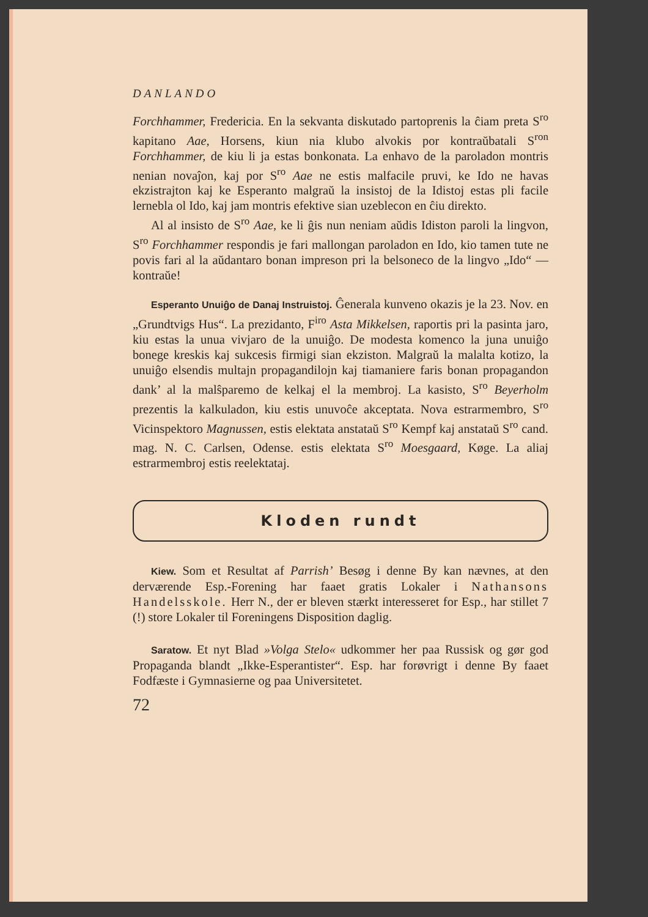DANLANDO
Forchhammer, Fredericia. En la sekvanta diskutado partoprenis la ĉiam preta S<sup>ro</sup> kapitano Aae, Horsens, kiun nia klubo alvokis por kontraŭbatali S<sup>ron</sup> Forchhammer, de kiu li ja estas bonkonata. La enhavo de la paroladon montris nenian novaĵon, kaj por S<sup>ro</sup> Aae ne estis malfacile pruvi, ke Ido ne havas ekzistrajton kaj ke Esperanto malgraŭ la insistoj de la Idistoj estas pli facile lernebla ol Ido, kaj jam montris efektive sian uzeblecon en ĉiu direkto.
Al al insisto de S<sup>ro</sup> Aae, ke li ĝis nun neniam aŭdis Idiston paroli la lingvon, S<sup>ro</sup> Forchhammer respondis je fari mallongan paroladon en Ido, kio tamen tute ne povis fari al la aŭdantaro bonan impreson pri la belsoneco de la lingvo „Ido“ — kontraŭe!
Esperanto Unuiĝo de Danaj Instruistoj. Ĝenerala kunveno okazis je la 23. Nov. en „Grundtvigs Hus“. La prezidanto, F<sup>iro</sup> Asta Mikkelsen, raportis pri la pasinta jaro, kiu estas la unua vivjaro de la unuiĝo. De modesta komenco la juna unuiĝo bonege kreskis kaj sukcesis firmigi sian ekziston. Malgraŭ la malalta kotizo, la unuiĝo elsendis multajn propagandilojn kaj tiamaniere faris bonan propagandon dank’ al la malŝparemo de kelkaj el la membroj. La kasisto, S<sup>ro</sup> Beyerholm prezentis la kalkuladon, kiu estis unuvoĉe akceptata. Nova estrarmembro, S<sup>ro</sup> Vicinspektoro Magnussen, estis elektata anstataŭ S<sup>ro</sup> Kempf kaj anstataŭ S<sup>ro</sup> cand. mag. N. C. Carlsen, Odense. estis elektata S<sup>ro</sup> Moesgaard, Køge. La aliaj estrarmembroj estis reelektataj.
Kloden rundt
Kiew. Som et Resultat af Parrish’ Besøg i denne By kan nævnes, at den derværende Esp.-Forening har faaet gratis Lokaler i Nathansons Handelsskole. Herr N., der er bleven stærkt interesseret for Esp., har stillet 7 (!) store Lokaler til Foreningens Disposition daglig.
Saratow. Et nyt Blad »Volga Stelo« udkommer her paa Russisk og gør god Propaganda blandt „Ikke-Esperantister“. Esp. har forøvrigt i denne By faaet Fodfæste i Gymnasierne og paa Universitetet.
72